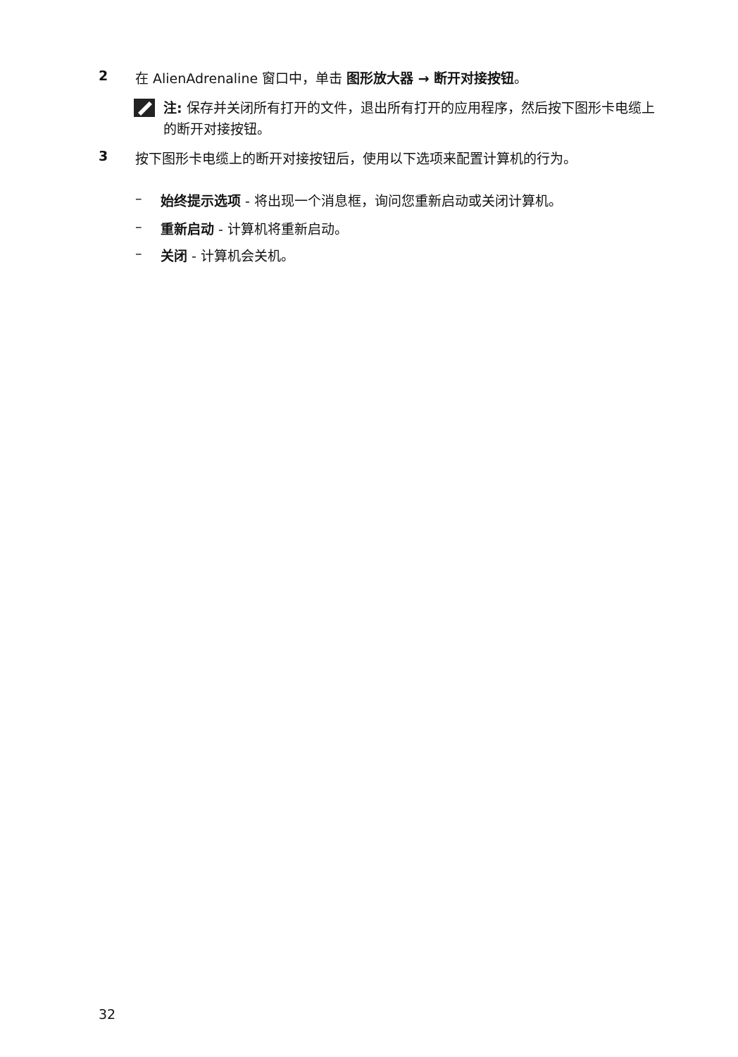2 在 AlienAdrenaline 窗口中，单击 图形放大器 → 断开对接按钮。
注: 保存并关闭所有打开的文件，退出所有打开的应用程序，然后按下图形卡电缆上的断开对接按钮。
3 按下图形卡电缆上的断开对接按钮后，使用以下选项来配置计算机的行为。
– 始终提示选项 - 将出现一个消息框，询问您重新启动或关闭计算机。
– 重新启动 - 计算机将重新启动。
– 关闭 - 计算机会关机。
32